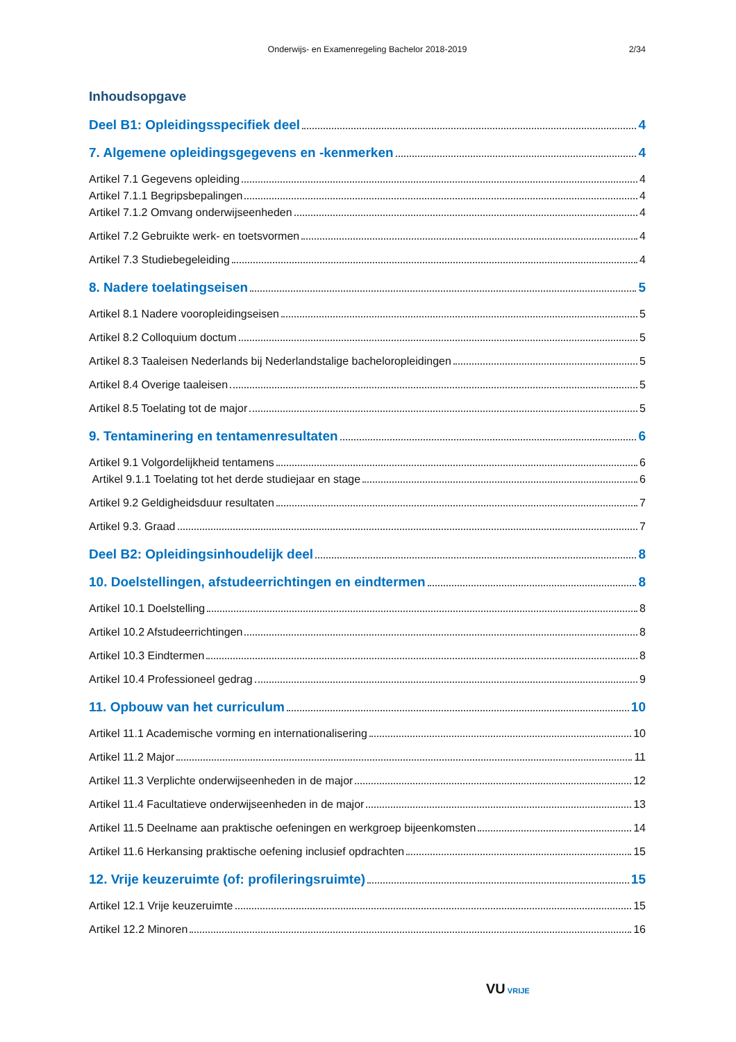Onderwijs- en Examenregeling Bachelor 2018-2019
2/34
Inhoudsopgave
Deel B1: Opleidingsspecifiek deel 4
7. Algemene opleidingsgegevens en -kenmerken 4
Artikel 7.1 Gegevens opleiding 4
Artikel 7.1.1 Begripsbepalingen 4
Artikel 7.1.2 Omvang onderwijseenheden 4
Artikel 7.2 Gebruikte werk- en toetsvormen 4
Artikel 7.3 Studiebegeleiding 4
8. Nadere toelatingseisen 5
Artikel 8.1 Nadere vooropleidingseisen 5
Artikel 8.2 Colloquium doctum 5
Artikel 8.3 Taaleisen Nederlands bij Nederlandstalige bacheloropleidingen 5
Artikel 8.4 Overige taaleisen 5
Artikel 8.5 Toelating tot de major 5
9. Tentaminering en tentamenresultaten 6
Artikel 9.1 Volgordelijkheid tentamens 6
Artikel 9.1.1 Toelating tot het derde studiejaar en stage 6
Artikel 9.2 Geldigheidsduur resultaten 7
Artikel 9.3. Graad 7
Deel B2: Opleidingsinhoudelijk deel 8
10. Doelstellingen, afstudeerrichtingen en eindtermen 8
Artikel 10.1 Doelstelling 8
Artikel 10.2 Afstudeerrichtingen 8
Artikel 10.3 Eindtermen 8
Artikel 10.4 Professioneel gedrag 9
11. Opbouw van het curriculum 10
Artikel 11.1 Academische vorming en internationalisering 10
Artikel 11.2 Major 11
Artikel 11.3 Verplichte onderwijseenheden in de major 12
Artikel 11.4 Facultatieve onderwijseenheden in de major 13
Artikel 11.5 Deelname aan praktische oefeningen en werkgroep bijeenkomsten 14
Artikel 11.6 Herkansing praktische oefening inclusief opdrachten 15
12. Vrije keuzeruimte (of: profileringsruimte) 15
Artikel 12.1 Vrije keuzeruimte 15
Artikel 12.2 Minoren 16
VU VRIJE